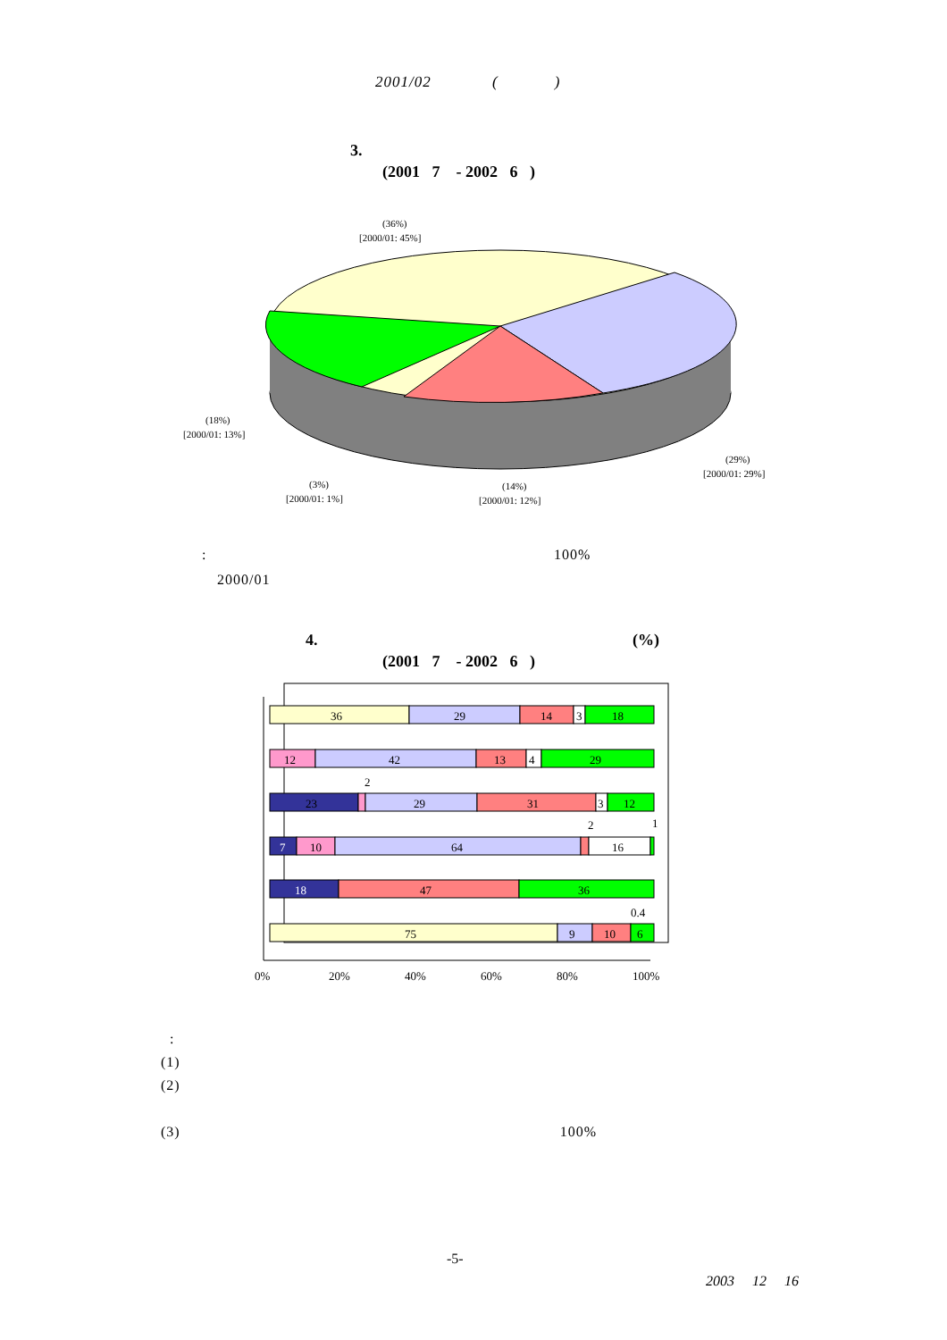2001/02 ( )
3.
(2001 7 - 2002 6 )
(36%)
[2000/01: 45%]
(18%)
[2000/01: 13%]
(3%)
[2000/01: 1%]
(14%)
[2000/01: 12%]
(29%)
[2000/01: 29%]
: 100%
2000/01
4. (%)
(2001 7 - 2002 6 )
36
29
14
3
18
12
42
13
4
29
2
23
29
31
3
12
2
1
7
10
64
16
18
47
36
0.4
75
9
10
6
0%
20%
40%
60%
80%
100%
:
(1)
(2)
(3) 100%
-5-
2003 12 16